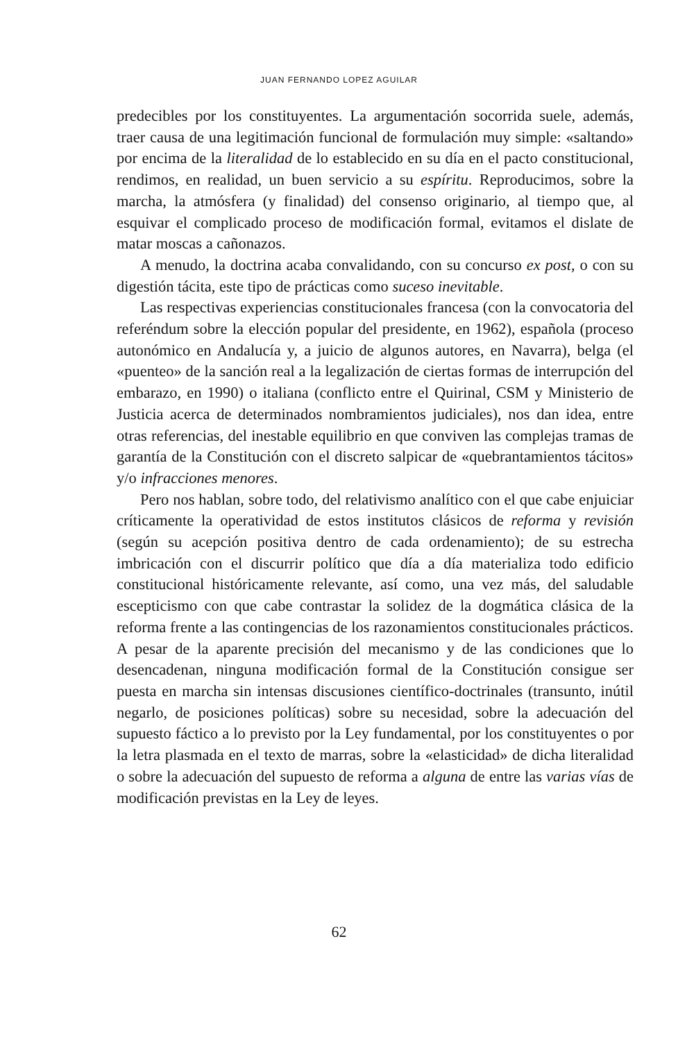JUAN FERNANDO LOPEZ AGUILAR
predecibles por los constituyentes. La argumentación socorrida suele, además, traer causa de una legitimación funcional de formulación muy simple: «saltando» por encima de la literalidad de lo establecido en su día en el pacto constitucional, rendimos, en realidad, un buen servicio a su espíritu. Reproducimos, sobre la marcha, la atmósfera (y finalidad) del consenso originario, al tiempo que, al esquivar el complicado proceso de modificación formal, evitamos el dislate de matar moscas a cañonazos.
A menudo, la doctrina acaba convalidando, con su concurso ex post, o con su digestión tácita, este tipo de prácticas como suceso inevitable.
Las respectivas experiencias constitucionales francesa (con la convocatoria del referéndum sobre la elección popular del presidente, en 1962), española (proceso autonómico en Andalucía y, a juicio de algunos autores, en Navarra), belga (el «puenteo» de la sanción real a la legalización de ciertas formas de interrupción del embarazo, en 1990) o italiana (conflicto entre el Quirinal, CSM y Ministerio de Justicia acerca de determinados nombramientos judiciales), nos dan idea, entre otras referencias, del inestable equilibrio en que conviven las complejas tramas de garantía de la Constitución con el discreto salpicar de «quebrantamientos tácitos» y/o infracciones menores.
Pero nos hablan, sobre todo, del relativismo analítico con el que cabe enjuiciar críticamente la operatividad de estos institutos clásicos de reforma y revisión (según su acepción positiva dentro de cada ordenamiento); de su estrecha imbricación con el discurrir político que día a día materializa todo edificio constitucional históricamente relevante, así como, una vez más, del saludable escepticismo con que cabe contrastar la solidez de la dogmática clásica de la reforma frente a las contingencias de los razonamientos constitucionales prácticos. A pesar de la aparente precisión del mecanismo y de las condiciones que lo desencadenan, ninguna modificación formal de la Constitución consigue ser puesta en marcha sin intensas discusiones científico-doctrinales (transunto, inútil negarlo, de posiciones políticas) sobre su necesidad, sobre la adecuación del supuesto fáctico a lo previsto por la Ley fundamental, por los constituyentes o por la letra plasmada en el texto de marras, sobre la «elasticidad» de dicha literalidad o sobre la adecuación del supuesto de reforma a alguna de entre las varias vías de modificación previstas en la Ley de leyes.
62